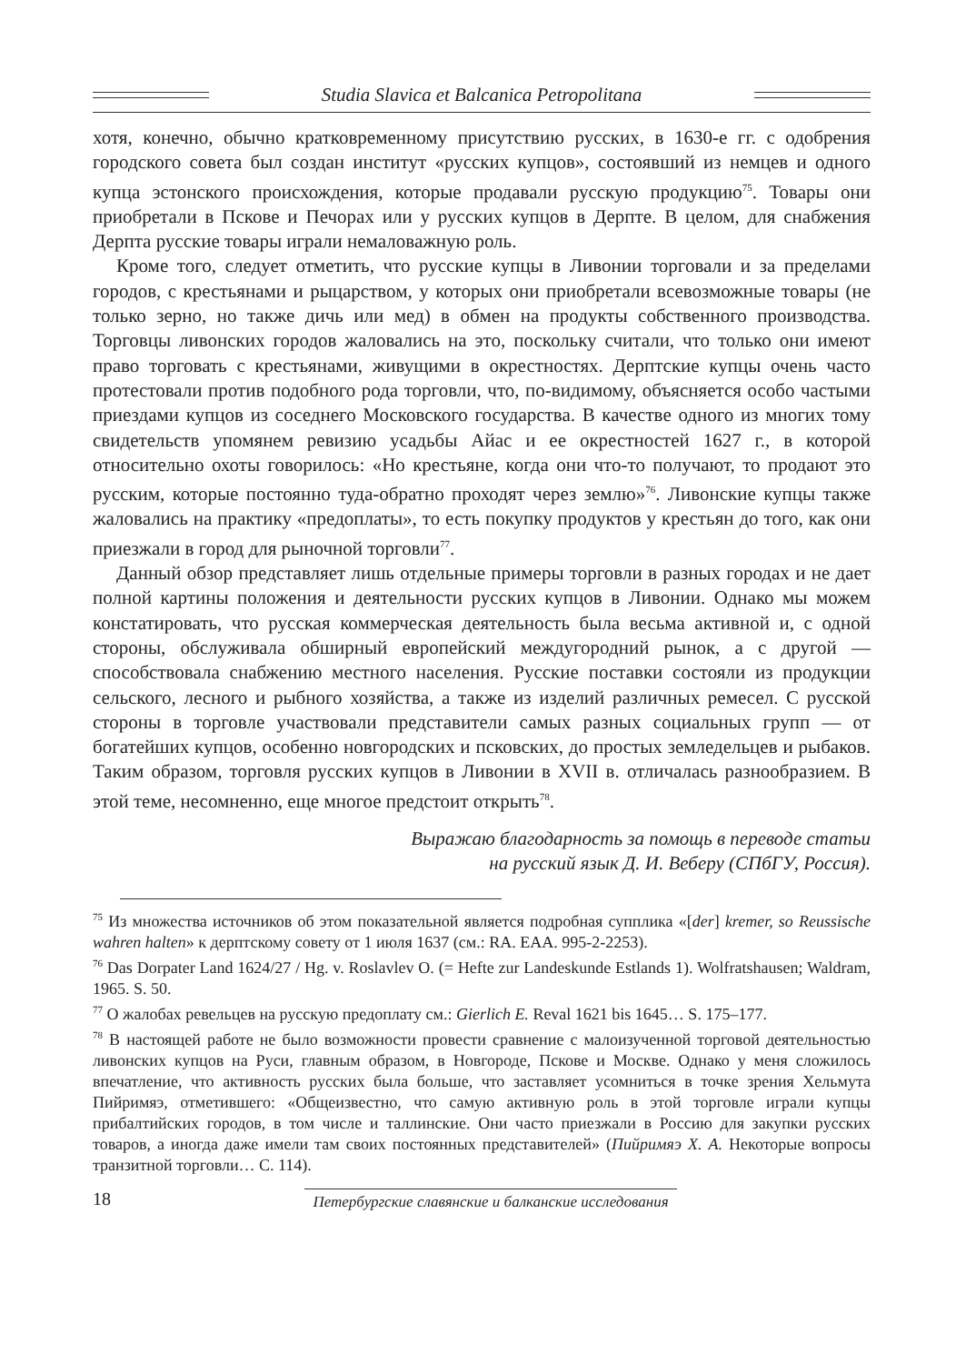Studia Slavica et Balcanica Petropolitana
хотя, конечно, обычно кратковременному присутствию русских, в 1630-е гг. с одобрения городского совета был создан институт «русских купцов», состоявший из немцев и одного купца эстонского происхождения, которые продавали русскую продукцию<sup>75</sup>. Товары они приобретали в Пскове и Печорах или у русских купцов в Дерпте. В целом, для снабжения Дерпта русские товары играли немаловажную роль.
Кроме того, следует отметить, что русские купцы в Ливонии торговали и за пределами городов, с крестьянами и рыцарством, у которых они приобретали всевозможные товары (не только зерно, но также дичь или мед) в обмен на продукты собственного производства. Торговцы ливонских городов жаловались на это, поскольку считали, что только они имеют право торговать с крестьянами, живущими в окрестностях. Дерптские купцы очень часто протестовали против подобного рода торговли, что, по-видимому, объясняется особо частыми приездами купцов из соседнего Московского государства. В качестве одного из многих тому свидетельств упомянем ревизию усадьбы Айас и ее окрестностей 1627 г., в которой относительно охоты говорилось: «Но крестьяне, когда они что-то получают, то продают это русским, которые постоянно туда-обратно проходят через землю»<sup>76</sup>. Ливонские купцы также жаловались на практику «предоплаты», то есть покупку продуктов у крестьян до того, как они приезжали в город для рыночной торговли<sup>77</sup>.
Данный обзор представляет лишь отдельные примеры торговли в разных городах и не дает полной картины положения и деятельности русских купцов в Ливонии. Однако мы можем констатировать, что русская коммерческая деятельность была весьма активной и, с одной стороны, обслуживала обширный европейский междугородний рынок, а с другой — способствовала снабжению местного населения. Русские поставки состояли из продукции сельского, лесного и рыбного хозяйства, а также из изделий различных ремесел. С русской стороны в торговле участвовали представители самых разных социальных групп — от богатейших купцов, особенно новгородских и псковских, до простых земледельцев и рыбаков. Таким образом, торговля русских купцов в Ливонии в XVII в. отличалась разнообразием. В этой теме, несомненно, еще многое предстоит открыть<sup>78</sup>.
Выражаю благодарность за помощь в переводе статьи
на русский язык Д. И. Веберу (СПбГУ, Россия).
<sup>75</sup> Из множества источников об этом показательной является подробная супплика «[der] kremer, so Reussische wahren halten» к дерптскому совету от 1 июля 1637 (см.: RA. EAA. 995-2-2253).
<sup>76</sup> Das Dorpater Land 1624/27 / Hg. v. Roslavlev O. (= Hefte zur Landeskunde Estlands 1). Wolfratshausen; Waldram, 1965. S. 50.
<sup>77</sup> О жалобах ревельцев на русскую предоплату см.: Gierlich E. Reval 1621 bis 1645… S. 175–177.
<sup>78</sup> В настоящей работе не было возможности провести сравнение с малоизученной торговой деятельностью ливонских купцов на Руси, главным образом, в Новгороде, Пскове и Москве. Однако у меня сложилось впечатление, что активность русских была больше, что заставляет усомниться в точке зрения Хельмута Пийримяэ, отметившего: «Общеизвестно, что самую активную роль в этой торговле играли купцы прибалтийских городов, в том числе и таллинские. Они часто приезжали в Россию для закупки русских товаров, а иногда даже имели там своих постоянных представителей» (Пийримяэ Х. А. Некоторые вопросы транзитной торговли… С. 114).
18
Петербургские славянские и балканские исследования